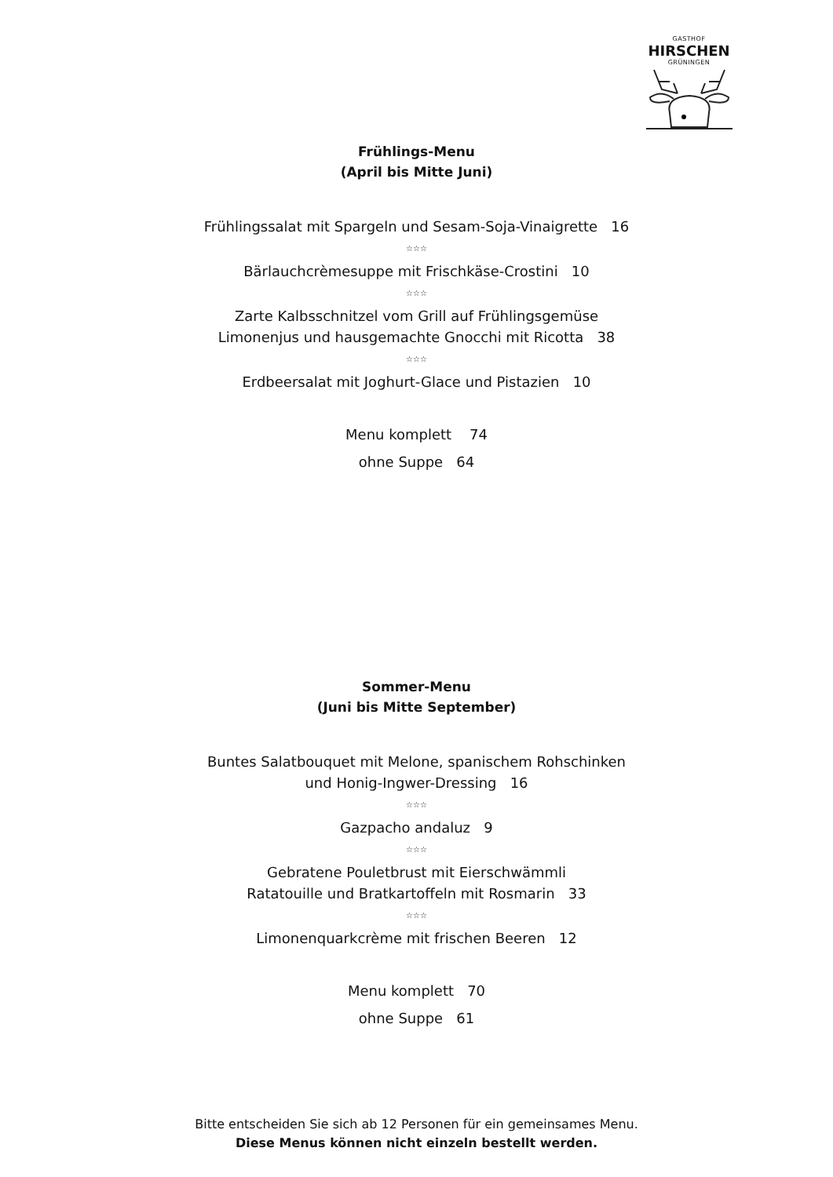GASTHOF
HIRSCHEN
GRÜNINGEN
Frühlings-Menu
(April bis Mitte Juni)
Frühlingssalat mit Spargeln und Sesam-Soja-Vinaigrette 16
☆☆☆
Bärlauchcrèmesuppe mit Frischkäse-Crostini 10
☆☆☆
Zarte Kalbsschnitzel vom Grill auf Frühlingsgemüse
Limonenjus und hausgemachte Gnocchi mit Ricotta 38
☆☆☆
Erdbeersalat mit Joghurt-Glace und Pistazien 10
Menu komplett 74
ohne Suppe 64
Sommer-Menu
(Juni bis Mitte September)
Buntes Salatbouquet mit Melone, spanischem Rohschinken
und Honig-Ingwer-Dressing 16
☆☆☆
Gazpacho andaluz 9
☆☆☆
Gebratene Pouletbrust mit Eierschwämmli
Ratatouille und Bratkartoffeln mit Rosmarin 33
☆☆☆
Limonenquarkcrème mit frischen Beeren 12
Menu komplett 70
ohne Suppe 61
Bitte entscheiden Sie sich ab 12 Personen für ein gemeinsames Menu.
Diese Menus können nicht einzeln bestellt werden.